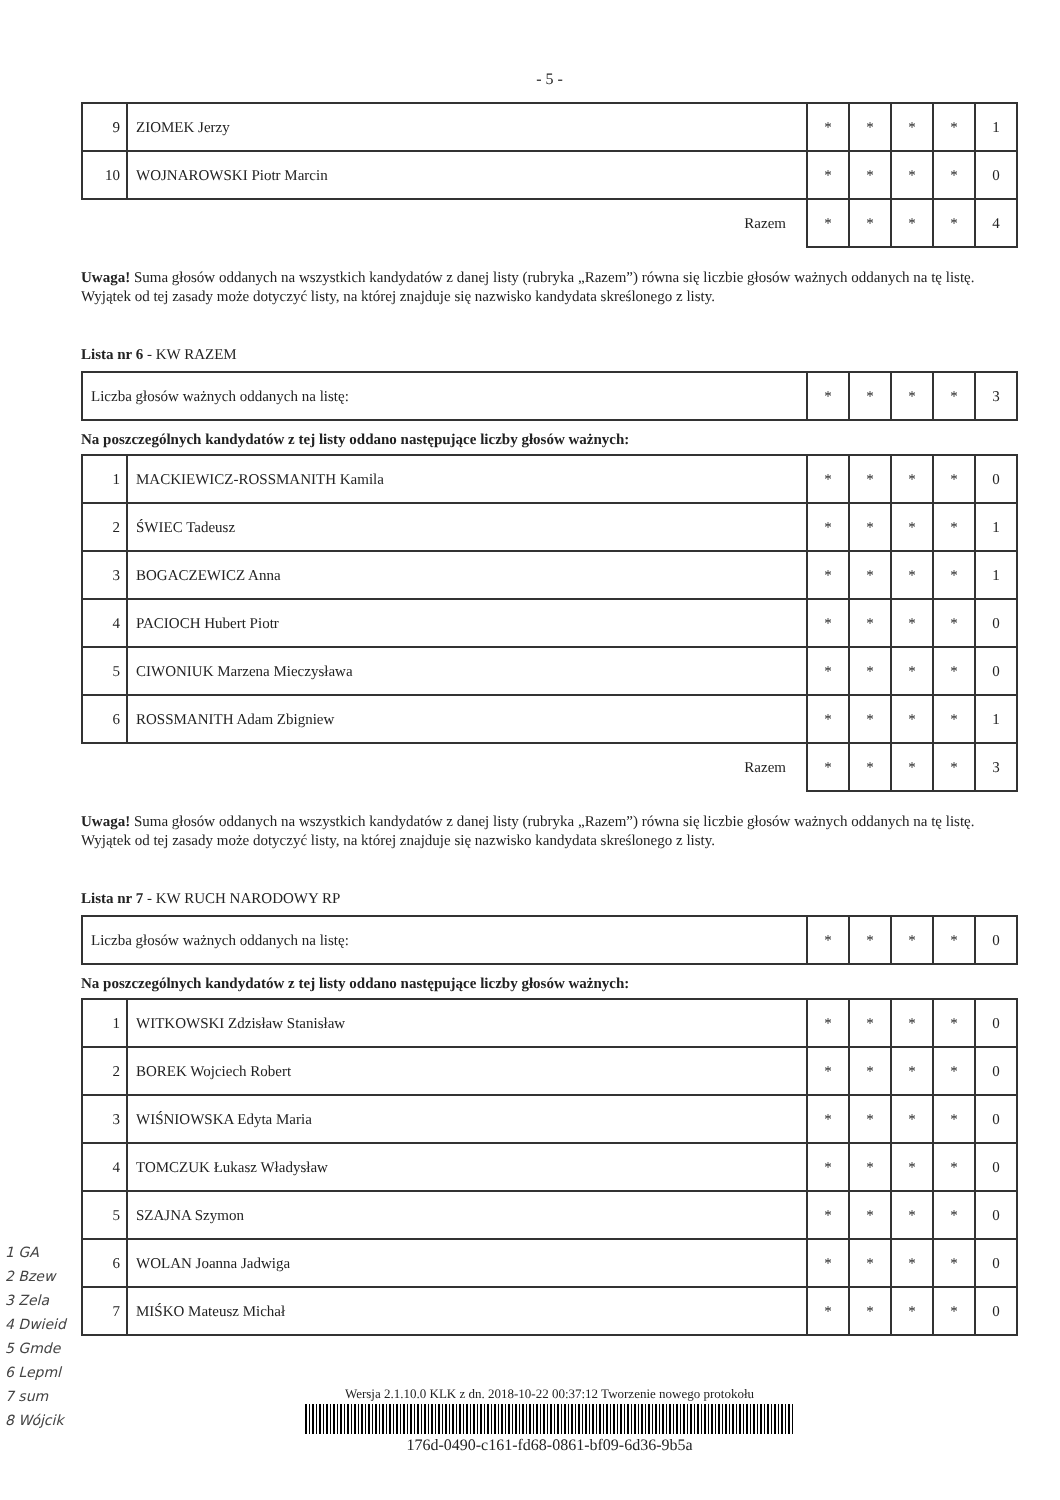- 5 -
| 9 | ZIOMEK Jerzy | * | * | * | * | 1 |
| 10 | WOJNAROWSKI Piotr Marcin | * | * | * | * | 0 |
| Razem | | * | * | * | * | 4 |
Uwaga! Suma głosów oddanych na wszystkich kandydatów z danej listy (rubryka „Razem”) równa się liczbie głosów ważnych oddanych na tę listę. Wyjątek od tej zasady może dotyczyć listy, na której znajduje się nazwisko kandydata skreślonego z listy.
Lista nr 6 - KW RAZEM
| Liczba głosów ważnych oddanych na listę: | * | * | * | * | 3 |
Na poszczególnych kandydatów z tej listy oddano następujące liczby głosów ważnych:
| 1 | MACKIEWICZ-ROSSMANITH Kamila | * | * | * | * | 0 |
| 2 | ŚWIEC Tadeusz | * | * | * | * | 1 |
| 3 | BOGACZEWICZ Anna | * | * | * | * | 1 |
| 4 | PACIOCH Hubert Piotr | * | * | * | * | 0 |
| 5 | CIWONIUK Marzena Mieczysława | * | * | * | * | 0 |
| 6 | ROSSMANITH Adam Zbigniew | * | * | * | * | 1 |
| Razem | | * | * | * | * | 3 |
Uwaga! Suma głosów oddanych na wszystkich kandydatów z danej listy (rubryka „Razem”) równa się liczbie głosów ważnych oddanych na tę listę. Wyjątek od tej zasady może dotyczyć listy, na której znajduje się nazwisko kandydata skreślonego z listy.
Lista nr 7 - KW RUCH NARODOWY RP
| Liczba głosów ważnych oddanych na listę: | * | * | * | * | 0 |
Na poszczególnych kandydatów z tej listy oddano następujące liczby głosów ważnych:
| 1 | WITKOWSKI Zdzisław Stanisław | * | * | * | * | 0 |
| 2 | BOREK Wojciech Robert | * | * | * | * | 0 |
| 3 | WIŚNIOWSKA Edyta Maria | * | * | * | * | 0 |
| 4 | TOMCZUK Łukasz Władysław | * | * | * | * | 0 |
| 5 | SZAJNA Szymon | * | * | * | * | 0 |
| 6 | WOLAN Joanna Jadwiga | * | * | * | * | 0 |
| 7 | MIŚKO Mateusz Michał | * | * | * | * | 0 |
Wersja 2.1.10.0 KLK z dn. 2018-10-22 00:37:12 Tworzenie nowego protokołu
176d-0490-c161-fd68-0861-bf09-6d36-9b5a
1 GA
2 Bzew
3 Zela
4 Dwieid
5 Gmde
6 Lepml
7 sum
8 Wójcik